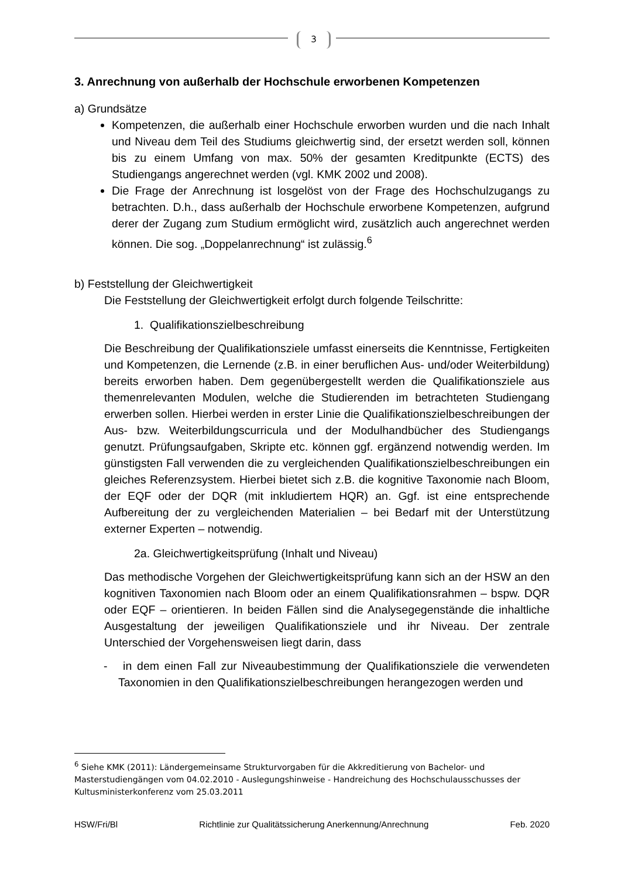3
3. Anrechnung von außerhalb der Hochschule erworbenen Kompetenzen
a) Grundsätze
Kompetenzen, die außerhalb einer Hochschule erworben wurden und die nach Inhalt und Niveau dem Teil des Studiums gleichwertig sind, der ersetzt werden soll, können bis zu einem Umfang von max. 50% der gesamten Kreditpunkte (ECTS) des Studiengangs angerechnet werden (vgl. KMK 2002 und 2008).
Die Frage der Anrechnung ist losgelöst von der Frage des Hochschulzugangs zu betrachten. D.h., dass außerhalb der Hochschule erworbene Kompetenzen, aufgrund derer der Zugang zum Studium ermöglicht wird, zusätzlich auch angerechnet werden können. Die sog. „Doppelanrechnung“ ist zulässig.<sup>6</sup>
b) Feststellung der Gleichwertigkeit
Die Feststellung der Gleichwertigkeit erfolgt durch folgende Teilschritte:
1. Qualifikationszielbeschreibung
Die Beschreibung der Qualifikationsziele umfasst einerseits die Kenntnisse, Fertigkeiten und Kompetenzen, die Lernende (z.B. in einer beruflichen Aus- und/oder Weiterbildung) bereits erworben haben. Dem gegenübergestellt werden die Qualifikationsziele aus themenrelevanten Modulen, welche die Studierenden im betrachteten Studiengang erwerben sollen. Hierbei werden in erster Linie die Qualifikationszielbeschreibungen der Aus- bzw. Weiterbildungscurricula und der Modulhandbücher des Studiengangs genutzt. Prüfungsaufgaben, Skripte etc. können ggf. ergänzend notwendig werden. Im günstigsten Fall verwenden die zu vergleichenden Qualifikationszielbeschreibungen ein gleiches Referenzsystem. Hierbei bietet sich z.B. die kognitive Taxonomie nach Bloom, der EQF oder der DQR (mit inkludiertem HQR) an. Ggf. ist eine entsprechende Aufbereitung der zu vergleichenden Materialien – bei Bedarf mit der Unterstützung externer Experten – notwendig.
2a. Gleichwertigkeitsprüfung (Inhalt und Niveau)
Das methodische Vorgehen der Gleichwertigkeitsprüfung kann sich an der HSW an den kognitiven Taxonomien nach Bloom oder an einem Qualifikationsrahmen – bspw. DQR oder EQF – orientieren. In beiden Fällen sind die Analysegegenstände die inhaltliche Ausgestaltung der jeweiligen Qualifikationsziele und ihr Niveau. Der zentrale Unterschied der Vorgehensweisen liegt darin, dass
- in dem einen Fall zur Niveaubestimmung der Qualifikationsziele die verwendeten Taxonomien in den Qualifikationszielbeschreibungen herangezogen werden und
<sup>6</sup> Siehe KMK (2011): Ländergemeinsame Strukturvorgaben für die Akkreditierung von Bachelor- und Masterstudiengängen vom 04.02.2010 - Auslegungshinweise - Handreichung des Hochschulausschusses der Kultusministerkonferenz vom 25.03.2011
HSW/Fri/Bl Richtlinie zur Qualitätssicherung Anerkennung/Anrechnung Feb. 2020